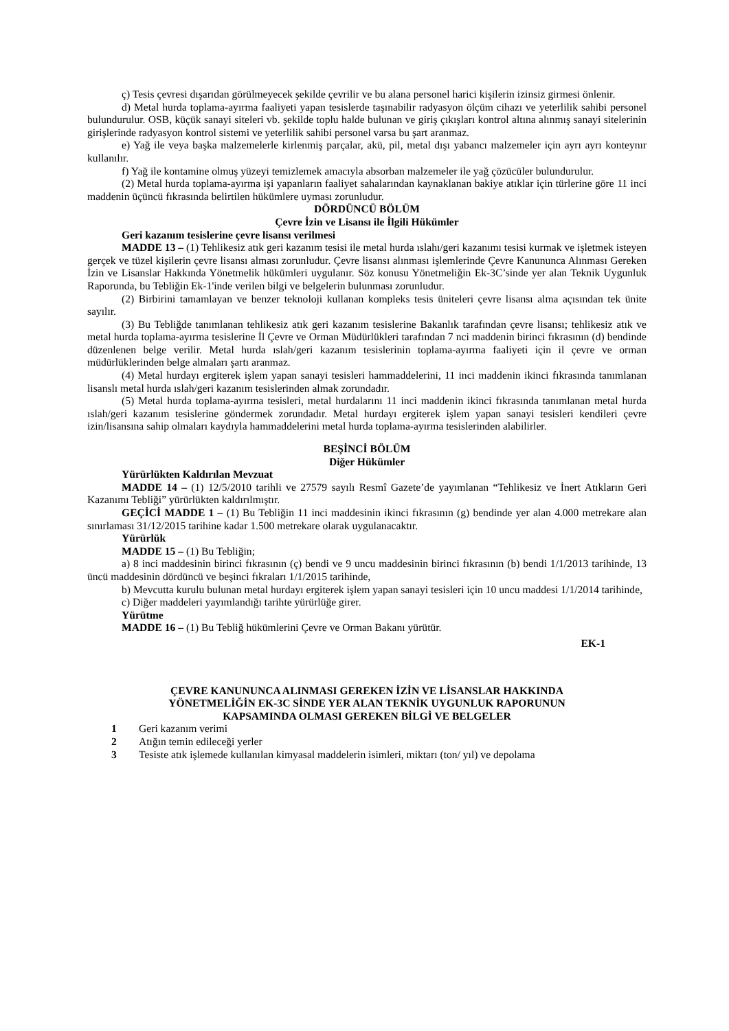ç) Tesis çevresi dışarıdan görülmeyecek şekilde çevrilir ve bu alana personel harici kişilerin izinsiz girmesi önlenir.
d) Metal hurda toplama-ayırma faaliyeti yapan tesislerde taşınabilir radyasyon ölçüm cihazı ve yeterlilik sahibi personel bulundurulur. OSB, küçük sanayi siteleri vb. şekilde toplu halde bulunan ve giriş çıkışları kontrol altına alınmış sanayi sitelerinin girişlerinde radyasyon kontrol sistemi ve yeterlilik sahibi personel varsa bu şart aranmaz.
e) Yağ ile veya başka malzemelerle kirlenmiş parçalar, akü, pil, metal dışı yabancı malzemeler için ayrı ayrı konteynır kullanılır.
f) Yağ ile kontamine olmuş yüzeyi temizlemek amacıyla absorban malzemeler ile yağ çözücüler bulundurulur.
(2) Metal hurda toplama-ayırma işi yapanların faaliyet sahalarından kaynaklanan bakiye atıklar için türlerine göre 11 inci maddenin üçüncü fıkrasında belirtilen hükümlere uyması zorunludur.
DÖRDÜNCÜ BÖLÜM
Çevre İzin ve Lisansı ile İlgili Hükümler
Geri kazanım tesislerine çevre lisansı verilmesi
MADDE 13 – (1) Tehlikesiz atık geri kazanım tesisi ile metal hurda ıslahı/geri kazanımı tesisi kurmak ve işletmek isteyen gerçek ve tüzel kişilerin çevre lisansı alması zorunludur. Çevre lisansı alınması işlemlerinde Çevre Kanununca Alınması Gereken İzin ve Lisanslar Hakkında Yönetmelik hükümleri uygulanır. Söz konusu Yönetmeliğin Ek-3C’sinde yer alan Teknik Uygunluk Raporunda, bu Tebliğin Ek-1'inde verilen bilgi ve belgelerin bulunması zorunludur.
(2) Birbirini tamamlayan ve benzer teknoloji kullanan kompleks tesis üniteleri çevre lisansı alma açısından tek ünite sayılır.
(3) Bu Tebliğde tanımlanan tehlikesiz atık geri kazanım tesislerine Bakanlık tarafından çevre lisansı; tehlikesiz atık ve metal hurda toplama-ayırma tesislerine İl Çevre ve Orman Müdürlükleri tarafından 7 nci maddenin birinci fıkrasının (d) bendinde düzenlenen belge verilir. Metal hurda ıslah/geri kazanım tesislerinin toplama-ayırma faaliyeti için il çevre ve orman müdürlüklerinden belge almaları şartı aranmaz.
(4) Metal hurdayı ergiterek işlem yapan sanayi tesisleri hammaddelerini, 11 inci maddenin ikinci fıkrasında tanımlanan lisanslı metal hurda ıslah/geri kazanım tesislerinden almak zorundadır.
(5) Metal hurda toplama-ayırma tesisleri, metal hurdalarını 11 inci maddenin ikinci fıkrasında tanımlanan metal hurda ıslah/geri kazanım tesislerine göndermek zorundadır. Metal hurdayı ergiterek işlem yapan sanayi tesisleri kendileri çevre izin/lisansına sahip olmaları kaydıyla hammaddelerini metal hurda toplama-ayırma tesislerinden alabilirler.
BEŞİNCİ BÖLÜM
Diğer Hükümler
Yürürlükten Kaldırılan Mevzuat
MADDE 14 – (1) 12/5/2010 tarihli ve 27579 sayılı Resmî Gazete’de yayımlanan “Tehlikesiz ve İnert Atıkların Geri Kazanımı Tebliği” yürürlükten kaldırılmıştır.
GEÇİCİ MADDE 1 – (1) Bu Tebliğin 11 inci maddesinin ikinci fıkrasının (g) bendinde yer alan 4.000 metrekare alan sınırlaması 31/12/2015 tarihine kadar 1.500 metrekare olarak uygulanacaktır.
Yürürlük
MADDE 15 – (1) Bu Tebliğin;
a) 8 inci maddesinin birinci fıkrasının (ç) bendi ve 9 uncu maddesinin birinci fıkrasının (b) bendi 1/1/2013 tarihinde, 13 üncü maddesinin dördüncü ve beşinci fıkraları 1/1/2015 tarihinde,
b) Mevcutta kurulu bulunan metal hurdayı ergiterek işlem yapan sanayi tesisleri için 10 uncu maddesi 1/1/2014 tarihinde,
c) Diğer maddeleri yayımlandığı tarihte yürürlüğe girer.
Yürütme
MADDE 16 – (1) Bu Tebliğ hükümlerini Çevre ve Orman Bakanı yürütür.
EK-1
ÇEVRE KANUNUNCA ALINMASI GEREKEN İZİN VE LİSANSLAR HAKKINDA
YÖNETMELİĞİN EK-3C SİNDE YER ALAN TEKNİK UYGUNLUK RAPORUNUN
KAPSAMINDA OLMASI GEREKEN BİLGİ VE BELGELER
1 Geri kazanım verimi
2 Atığın temin edileceği yerler
3 Tesiste atık işlemede kullanılan kimyasal maddelerin isimleri, miktarı (ton/ yıl) ve depolama